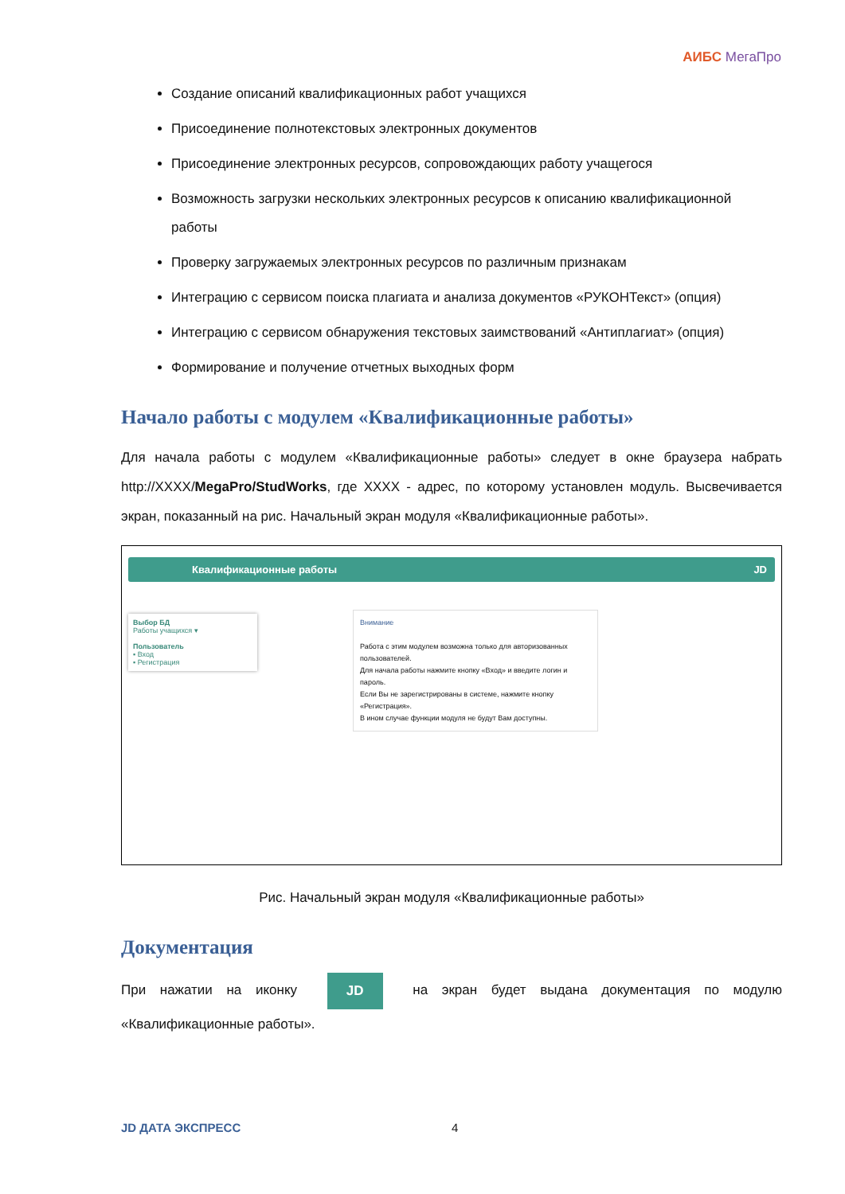АИБС МегаПро
Создание описаний квалификационных работ учащихся
Присоединение полнотекстовых электронных документов
Присоединение электронных ресурсов, сопровождающих работу учащегося
Возможность загрузки нескольких электронных ресурсов к описанию квалификационной работы
Проверку загружаемых электронных ресурсов по различным признакам
Интеграцию с сервисом поиска плагиата и анализа документов «РУКОНТекст» (опция)
Интеграцию с сервисом обнаружения текстовых заимствований «Антиплагиат» (опция)
Формирование и получение отчетных выходных форм
Начало работы с модулем «Квалификационные работы»
Для начала работы с модулем «Квалификационные работы» следует в окне браузера набрать http://XXXX/MegaPro/StudWorks, где XXXX - адрес, по которому установлен модуль. Высвечивается экран, показанный на рис. Начальный экран модуля «Квалификационные работы».
Квалификационные работы JD
Выбор БД
Работы учащихся ▾
Пользователь
▪ Вход
▪ Регистрация
Внимание
Работа с этим модулем возможна только для авторизованных пользователей.
Для начала работы нажмите кнопку «Вход» и введите логин и пароль.
Если Вы не зарегистрированы в системе, нажмите кнопку «Регистрация».
В ином случае функции модуля не будут Вам доступны.
Рис. Начальный экран модуля «Квалификационные работы»
Документация
При нажатии на иконку JD на экран будет выдана документация по модулю «Квалификационные работы».
JD ДАТА ЭКСПРЕСС 4